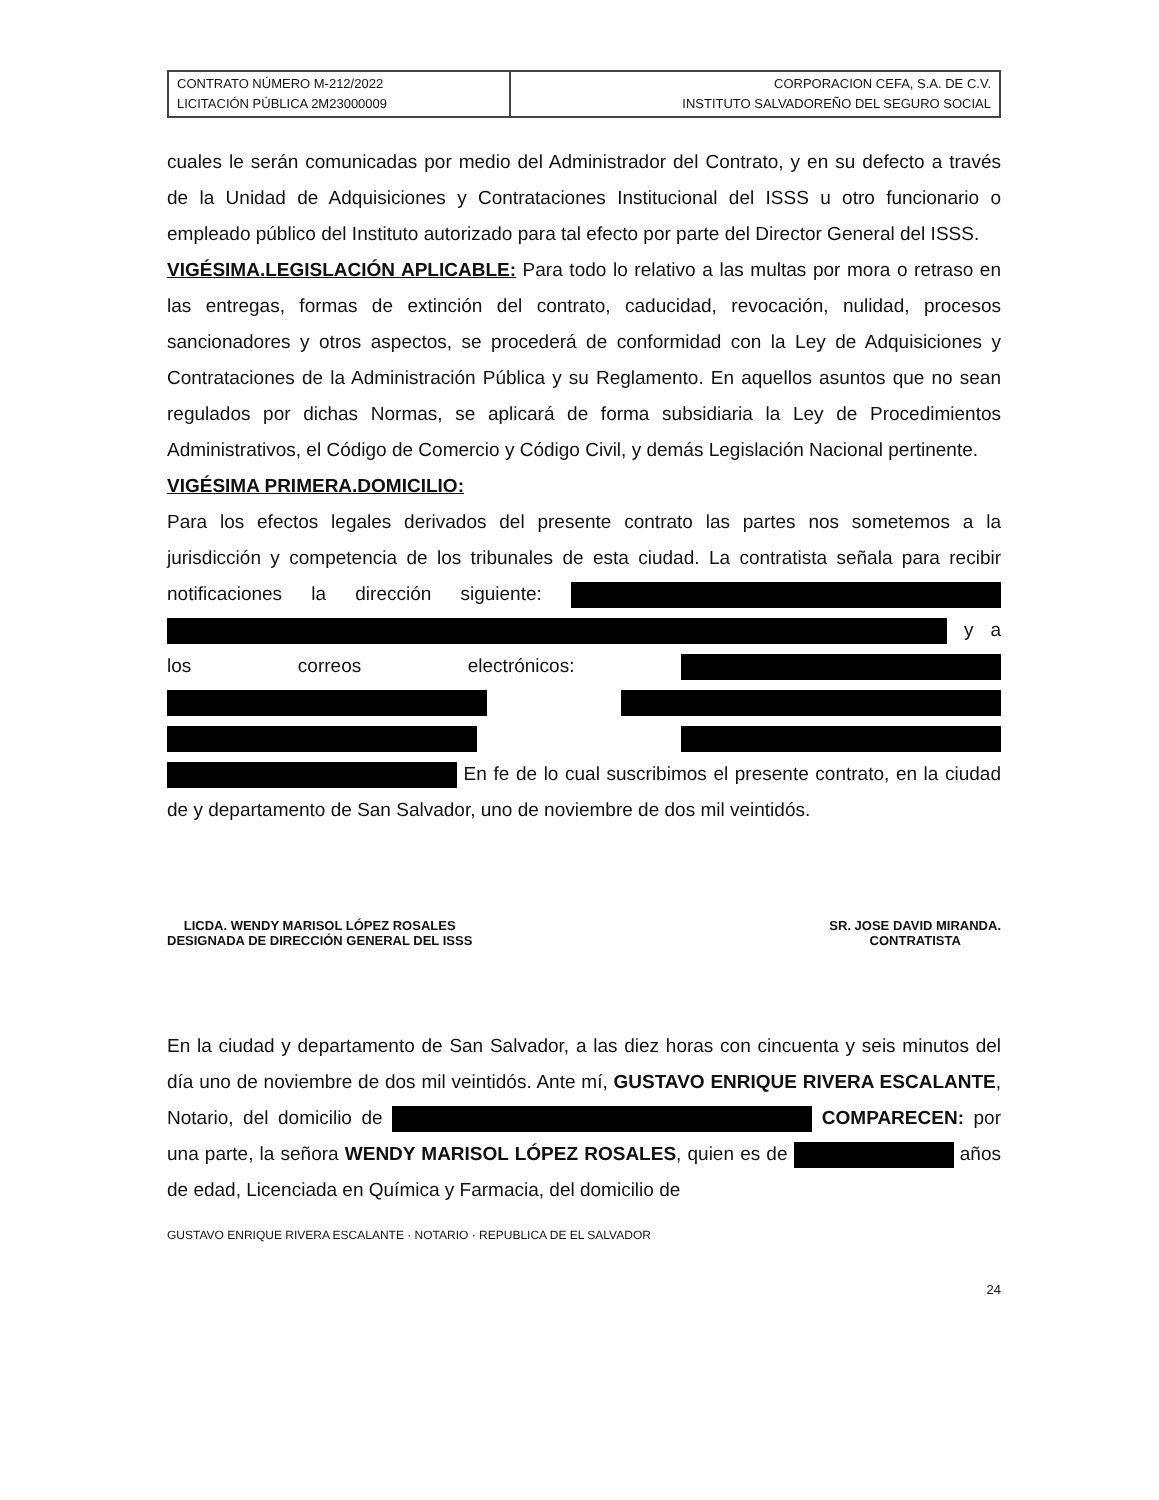| CONTRATO NÚMERO M-212/2022 LICITACIÓN PÚBLICA 2M23000009 | CORPORACION CEFA, S.A. DE C.V. INSTITUTO SALVADOREÑO DEL SEGURO SOCIAL |
cuales le serán comunicadas por medio del Administrador del Contrato, y en su defecto a través de la Unidad de Adquisiciones y Contrataciones Institucional del ISSS u otro funcionario o empleado público del Instituto autorizado para tal efecto por parte del Director General del ISSS.
VIGÉSIMA.LEGISLACIÓN APLICABLE: Para todo lo relativo a las multas por mora o retraso en las entregas, formas de extinción del contrato, caducidad, revocación, nulidad, procesos sancionadores y otros aspectos, se procederá de conformidad con la Ley de Adquisiciones y Contrataciones de la Administración Pública y su Reglamento. En aquellos asuntos que no sean regulados por dichas Normas, se aplicará de forma subsidiaria la Ley de Procedimientos Administrativos, el Código de Comercio y Código Civil, y demás Legislación Nacional pertinente.
VIGÉSIMA PRIMERA.DOMICILIO:
Para los efectos legales derivados del presente contrato las partes nos sometemos a la jurisdicción y competencia de los tribunales de esta ciudad. La contratista señala para recibir notificaciones la dirección siguiente: y a los correos electrónicos: En fe de lo cual suscribimos el presente contrato, en la ciudad de y departamento de San Salvador, uno de noviembre de dos mil veintidós.
LICDA. WENDY MARISOL LÓPEZ ROSALES
DESIGNADA DE DIRECCIÓN GENERAL DEL ISSS
SR. JOSE DAVID MIRANDA.
CONTRATISTA
En la ciudad y departamento de San Salvador, a las diez horas con cincuenta y seis minutos del día uno de noviembre de dos mil veintidós. Ante mí, GUSTAVO ENRIQUE RIVERA ESCALANTE, Notario, del domicilio de COMPARECEN: por una parte, la señora WENDY MARISOL LÓPEZ ROSALES, quien es de años de edad, Licenciada en Química y Farmacia, del domicilio de
GUSTAVO ENRIQUE RIVERA ESCALANTE · NOTARIO · REPUBLICA DE EL SALVADOR
24